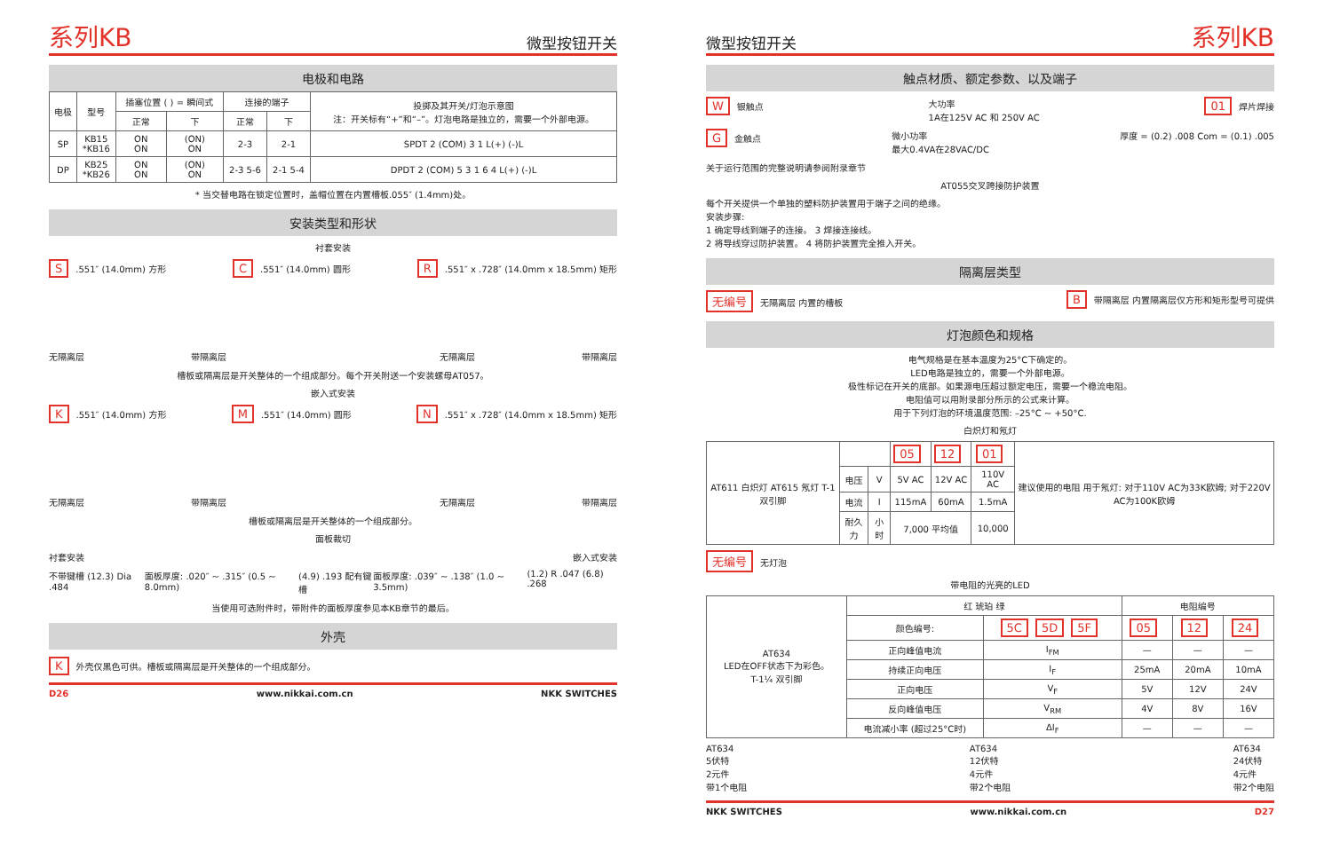系列KB 微型按钮开关
电极和电路
| 电极 | 型号 | 插塞位置 ( ) = 瞬间式 | | 连接的端子 | | 投掷及其开关/灯泡示意图 注：开关标有“+”和“–”。灯泡电路是独立的，需要一个外部电源。 |
| --- | --- | --- | --- | --- | --- | --- |
| | | 正常 | 下 | 正常 | 下 | |
| SP | KB15 *KB16 | ON ON | (ON) ON | 2-3 | 2-1 | SPDT 2 (COM) 3 1 L(+) (-)L |
| DP | KB25 *KB26 | ON ON | (ON) ON | 2-3 5-6 | 2-1 5-4 | DPDT 2 (COM) 5 3 1 6 4 L(+) (-)L |
* 当交替电路在锁定位置时，盖帽位置在内置槽板.055″ (1.4mm)处。
安装类型和形状
衬套安装
S.551″ (14.0mm) 方形 C.551″ (14.0mm) 圆形 R.551″ x .728″ (14.0mm x 18.5mm) 矩形
无隔离层 带隔离层 无隔离层 带隔离层
槽板或隔离层是开关整体的一个组成部分。每个开关附送一个安装螺母AT057。
嵌入式安装
K.551″ (14.0mm) 方形 M.551″ (14.0mm) 圆形 N.551″ x .728″ (14.0mm x 18.5mm) 矩形
无隔离层 带隔离层 无隔离层 带隔离层
槽板或隔离层是开关整体的一个组成部分。
面板裁切
衬套安装 嵌入式安装
不带键槽 (12.3) Dia .484 面板厚度: .020″ ~ .315″ (0.5 ~ 8.0mm) (4.9) .193 配有键槽 面板厚度: .039″ ~ .138″ (1.0 ~ 3.5mm) (1.2) R .047 (6.8) .268
当使用可选附件时，带附件的面板厚度参见本KB章节的最后。
外壳
K外壳仅黑色可供。槽板或隔离层是开关整体的一个组成部分。
D26 www.nikkai.com.cn NKK SWITCHES
微型按钮开关 系列KB
触点材质、额定参数、以及端子
W银触点 大功率
1A在125V AC 和 250V AC 01 焊片焊接
G金触点 微小功率
最大0.4VA在28VAC/DC 厚度 = (0.2) .008 Com = (0.1) .005
关于运行范围的完整说明请参阅附录章节
AT055交叉跨接防护装置
每个开关提供一个单独的塑料防护装置用于端子之间的绝缘。
安装步骤:
1 确定导线到端子的连接。 3 焊接连接线。
2 将导线穿过防护装置。 4 将防护装置完全推入开关。
隔离层类型
无编号 无隔离层 内置的槽板 B 带隔离层 内置隔离层仅方形和矩形型号可提供
灯泡颜色和规格
电气规格是在基本温度为25°C下确定的。
LED电路是独立的，需要一个外部电源。
极性标记在开关的底部。如果源电压超过额定电压，需要一个稳流电阻。
电阻值可以用附录部分所示的公式来计算。
用于下列灯泡的环境温度范围: –25°C ~ +50°C.
白炽灯和氖灯
| AT611 白炽灯 AT615 氖灯 T-1 双引脚 | | | 05 | 12 | 01 | 建议使用的电阻 用于氖灯: 对于110V AC为33K欧姆; 对于220V AC为100K欧姆 |
| | 电压 | V | 5V AC | 12V AC | 110V AC | |
| | 电流 | I | 115mA | 60mA | 1.5mA | |
| | 耐久力 | 小时 | 7,000 平均值 | | 10,000 | |
无编号 无灯泡
带电阻的光亮的LED
| AT634 LED在OFF状态下为彩色。 T-1¼ 双引脚 | 红 琥珀 绿 | | 电阻编号 | | |
| | 颜色编号: | 5C 5D 5F | 05 | 12 | 24 |
| | 正向峰值电流 | I<sub>FM</sub> | — | — | — |
| | 持续正向电压 | I<sub>F</sub> | 25mA | 20mA | 10mA |
| | 正向电压 | V<sub>F</sub> | 5V | 12V | 24V |
| | 反向峰值电压 | V<sub>RM</sub> | 4V | 8V | 16V |
| | 电流减小率 (超过25°C时) | ΔI<sub>F</sub> | — | — | — |
AT634
5伏特
2元件
带1个电阻 AT634
12伏特
4元件
带2个电阻 AT634
24伏特
4元件
带2个电阻
NKK SWITCHES www.nikkai.com.cn D27